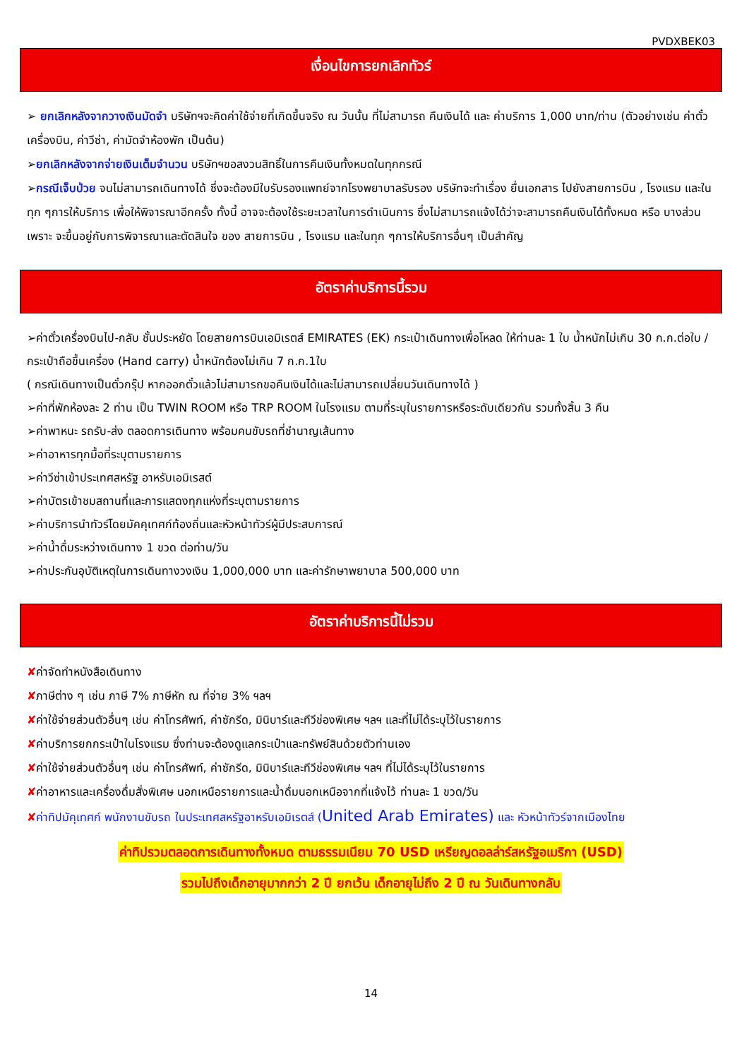PVDXBEK03
เงื่อนไขการยกเลิกทัวร์
➢ ยกเลิกหลังจากวางเงินมัดจำ บริษัทฯจะคิดค่าใช้จ่ายที่เกิดขึ้นจริง ณ วันนั้น ที่ไม่สามารถ คืนเงินได้ และ ค่าบริการ 1,000 บาท/ท่าน (ตัวอย่างเช่น ค่าตั๋วเครื่องบิน, ค่าวีซ่า, ค่ามัดจำห้องพัก เป็นต้น)
➢ยกเลิกหลังจากจ่ายเงินเต็มจำนวน บริษัทฯขอสงวนสิทธิ์ในการคืนเงินทั้งหมดในทุกกรณี
➢กรณีเจ็บป่วย จนไม่สามารถเดินทางได้ ซึ่งจะต้องมีใบรับรองแพทย์จากโรงพยาบาลรับรอง บริษัทจะทำเรื่อง ยื่นเอกสาร ไปยังสายการบิน , โรงแรม และในทุก ๆการให้บริการ เพื่อให้พิจารณาอีกครั้ง ทั้งนี้ อาจจะต้องใช้ระยะเวลาในการดำเนินการ ซึ่งไม่สามารถแจ้งได้ว่าจะสามารถคืนเงินได้ทั้งหมด หรือ บางส่วน เพราะ จะขึ้นอยู่กับการพิจารณาและตัดสินใจ ของ สายการบิน , โรงแรม และในทุก ๆการให้บริการอื่นๆ เป็นสำคัญ
อัตราค่าบริการนี้รวม
➢ค่าตั๋วเครื่องบินไป-กลับ ชั้นประหยัด โดยสายการบินเอมิเรตส์ EMIRATES (EK) กระเป๋าเดินทางเพื่อโหลด ให้ท่านละ 1 ใบ น้ำหนักไม่เกิน 30 ก.ก.ต่อใบ / กระเป๋าถือขึ้นเครื่อง (Hand carry) น้ำหนักต้องไม่เกิน 7 ก.ก.1ใบ
( กรณีเดินทางเป็นตั๋วกรุ๊ป หากออกตั๋วแล้วไม่สามารถขอคืนเงินได้และไม่สามารถเปลี่ยนวันเดินทางได้ )
➢ค่าที่พักห้องละ 2 ท่าน เป็น TWIN ROOM หรือ TRP ROOM ในโรงแรม ตามที่ระบุในรายการหรือระดับเดียวกัน รวมทั้งสิ้น 3 คืน
➢ค่าพาหนะ รถรับ-ส่ง ตลอดการเดินทาง พร้อมคนขับรถที่ชำนาญเส้นทาง
➢ค่าอาหารทุกมื้อที่ระบุตามรายการ
➢ค่าวีซ่าเข้าประเทศสหรัฐ อาหรับเอมิเรสต์
➢ค่าบัตรเข้าชมสถานที่และการแสดงทุกแห่งที่ระบุตามรายการ
➢ค่าบริการนำทัวร์โดยมัคคุเทศก์ท้องถิ่นและหัวหน้าทัวร์ผู้มีประสบการณ์
➢ค่าน้ำดื่มระหว่างเดินทาง 1 ขวด ต่อท่าน/วัน
➢ค่าประกันอุบัติเหตุในการเดินทางวงเงิน 1,000,000 บาท และค่ารักษาพยาบาล 500,000 บาท
อัตราค่าบริการนี้ไม่รวม
✘ค่าจัดทำหนังสือเดินทาง
✘ภาษีต่าง ๆ เช่น ภาษี 7% ภาษีหัก ณ ที่จ่าย 3% ฯลฯ
✘ค่าใช้จ่ายส่วนตัวอื่นๆ เช่น ค่าโทรศัพท์, ค่าซักรีด, มินิบาร์และทีวีช่องพิเศษ ฯลฯ และที่ไม่ได้ระบุไว้ในรายการ
✘ค่าบริการยกกระเป๋าในโรงแรม ซึ่งท่านจะต้องดูแลกระเป๋าและทรัพย์สินด้วยตัวท่านเอง
✘ค่าใช้จ่ายส่วนตัวอื่นๆ เช่น ค่าโทรศัพท์, ค่าซักรีด, มินิบาร์และทีวีช่องพิเศษ ฯลฯ ที่ไม่ได้ระบุไว้ในรายการ
✘ค่าอาหารและเครื่องดื่มสั่งพิเศษ นอกเหนือรายการและน้ำดื่มนอกเหนือจากที่แจ้งไว้ ท่านละ 1 ขวด/วัน
✘ค่าทิปมัคุเทศก์ พนักงานขับรถ ในประเทศสหรัฐอาหรับเอมิเรตส์ (United Arab Emirates) และ หัวหน้าทัวร์จากเมืองไทย
ค่าทิปรวมตลอดการเดินทางทั้งหมด ตามธรรมเนียม 70 USD เหรียญดอลล่าร์สหรัฐอเมริกา (USD)
รวมไปถึงเด็กอายุมากกว่า 2 ปี ยกเว้น เด็กอายุไม่ถึง 2 ปี ณ วันเดินทางกลับ
14